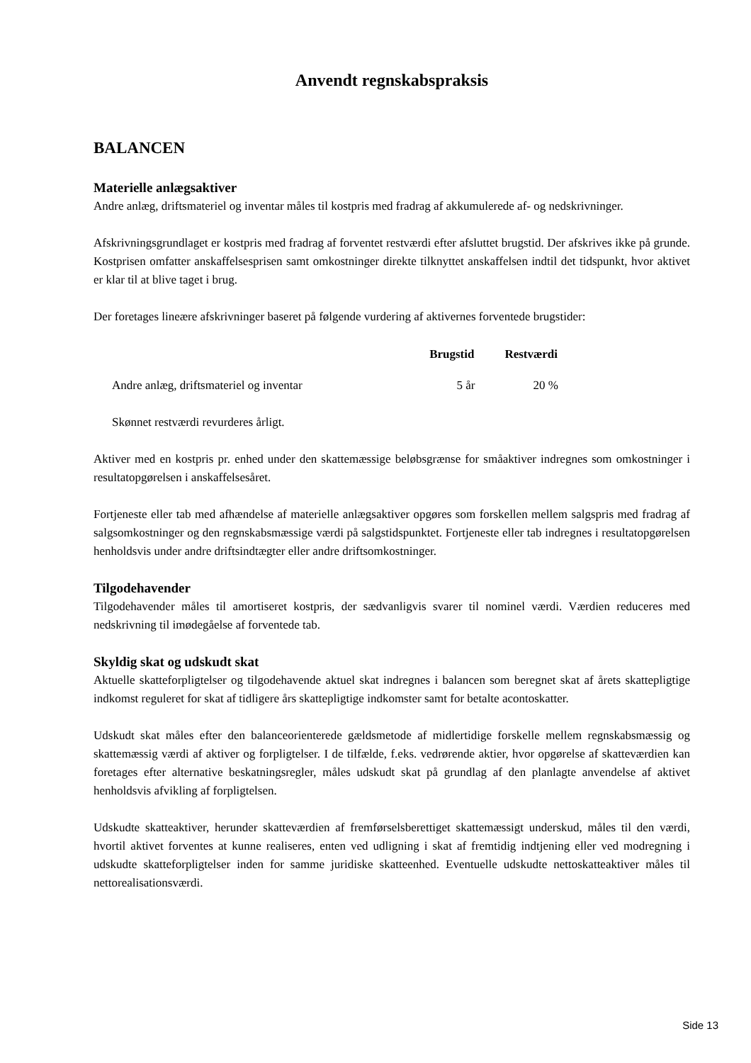Anvendt regnskabspraksis
BALANCEN
Materielle anlægsaktiver
Andre anlæg, driftsmateriel og inventar måles til kostpris med fradrag af akkumulerede af- og nedskrivninger.
Afskrivningsgrundlaget er kostpris med fradrag af forventet restværdi efter afsluttet brugstid. Der afskrives ikke på grunde. Kostprisen omfatter anskaffelsesprisen samt omkostninger direkte tilknyttet anskaffelsen indtil det tidspunkt, hvor aktivet er klar til at blive taget i brug.
Der foretages lineære afskrivninger baseret på følgende vurdering af aktivernes forventede brugstider:
| | Brugstid | Restværdi |
| --- | --- | --- |
| Andre anlæg, driftsmateriel og inventar | 5 år | 20 % |
Skønnet restværdi revurderes årligt.
Aktiver med en kostpris pr. enhed under den skattemæssige beløbsgrænse for småaktiver indregnes som omkostninger i resultatopgørelsen i anskaffelsesåret.
Fortjeneste eller tab med afhændelse af materielle anlægsaktiver opgøres som forskellen mellem salgspris med fradrag af salgsomkostninger og den regnskabsmæssige værdi på salgstidspunktet. Fortjeneste eller tab indregnes i resultatopgørelsen henholdsvis under andre driftsindtægter eller andre driftsomkostninger.
Tilgodehavender
Tilgodehavender måles til amortiseret kostpris, der sædvanligvis svarer til nominel værdi. Værdien reduceres med nedskrivning til imødegåelse af forventede tab.
Skyldig skat og udskudt skat
Aktuelle skatteforpligtelser og tilgodehavende aktuel skat indregnes i balancen som beregnet skat af årets skattepligtige indkomst reguleret for skat af tidligere års skattepligtige indkomster samt for betalte acontoskatter.
Udskudt skat måles efter den balanceorienterede gældsmetode af midlertidige forskelle mellem regnskabsmæssig og skattemæssig værdi af aktiver og forpligtelser. I de tilfælde, f.eks. vedrørende aktier, hvor opgørelse af skatteværdien kan foretages efter alternative beskatningsregler, måles udskudt skat på grundlag af den planlagte anvendelse af aktivet henholdsvis afvikling af forpligtelsen.
Udskudte skatteaktiver, herunder skatteværdien af fremførselsberettiget skattemæssigt underskud, måles til den værdi, hvortil aktivet forventes at kunne realiseres, enten ved udligning i skat af fremtidig indtjening eller ved modregning i udskudte skatteforpligtelser inden for samme juridiske skatteenhed. Eventuelle udskudte nettoskatteaktiver måles til nettorealisationsværdi.
Side 13